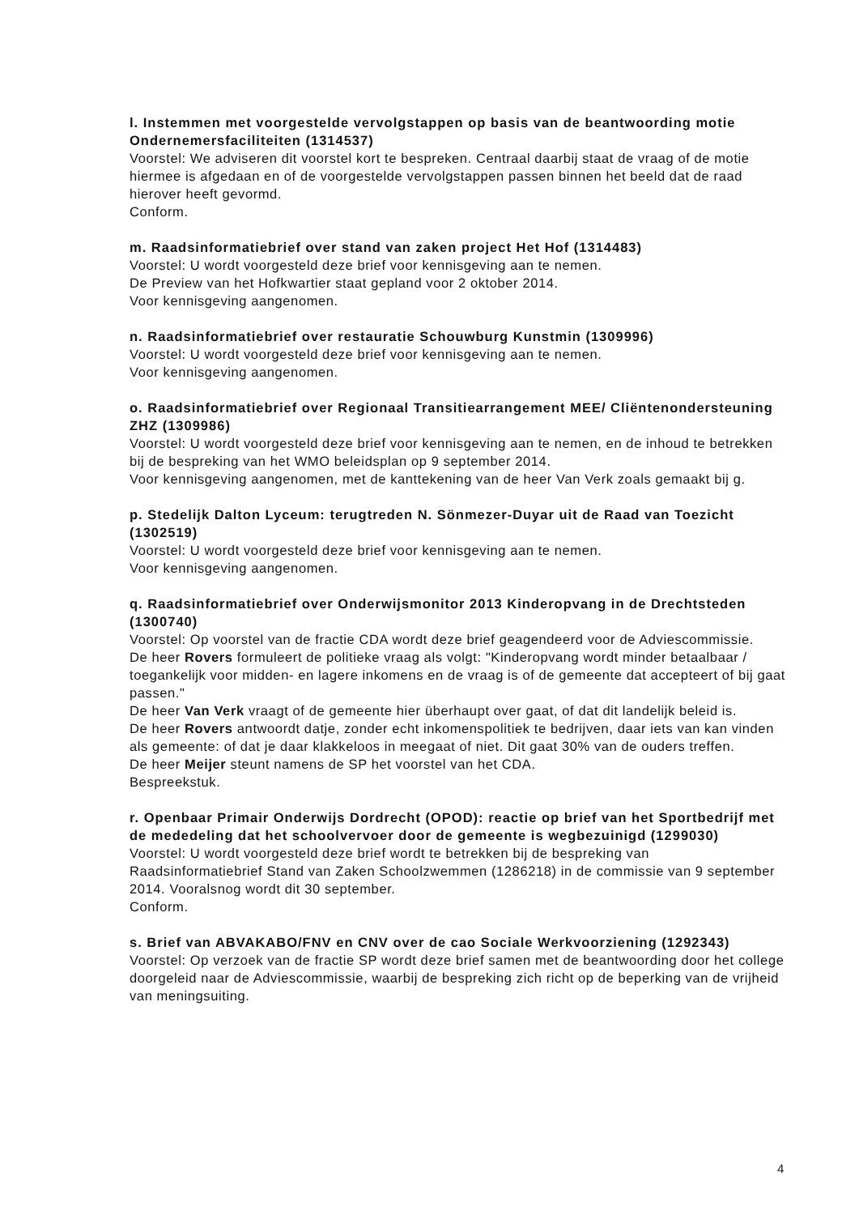l. Instemmen met voorgestelde vervolgstappen op basis van de beantwoording motie Ondernemersfaciliteiten (1314537)
Voorstel: We adviseren dit voorstel kort te bespreken. Centraal daarbij staat de vraag of de motie hiermee is afgedaan en of de voorgestelde vervolgstappen passen binnen het beeld dat de raad hierover heeft gevormd.
Conform.
m. Raadsinformatiebrief over stand van zaken project Het Hof (1314483)
Voorstel: U wordt voorgesteld deze brief voor kennisgeving aan te nemen.
De Preview van het Hofkwartier staat gepland voor 2 oktober 2014.
Voor kennisgeving aangenomen.
n. Raadsinformatiebrief over restauratie Schouwburg Kunstmin (1309996)
Voorstel: U wordt voorgesteld deze brief voor kennisgeving aan te nemen.
Voor kennisgeving aangenomen.
o. Raadsinformatiebrief over Regionaal Transitiearrangement MEE/ Cliëntenondersteuning ZHZ (1309986)
Voorstel: U wordt voorgesteld deze brief voor kennisgeving aan te nemen, en de inhoud te betrekken bij de bespreking van het WMO beleidsplan op 9 september 2014.
Voor kennisgeving aangenomen, met de kanttekening van de heer Van Verk zoals gemaakt bij g.
p. Stedelijk Dalton Lyceum: terugtreden N. Sönmezer-Duyar uit de Raad van Toezicht (1302519)
Voorstel: U wordt voorgesteld deze brief voor kennisgeving aan te nemen.
Voor kennisgeving aangenomen.
q. Raadsinformatiebrief over Onderwijsmonitor 2013 Kinderopvang in de Drechtsteden (1300740)
Voorstel: Op voorstel van de fractie CDA wordt deze brief geagendeerd voor de Adviescommissie.
De heer Rovers formuleert de politieke vraag als volgt: "Kinderopvang wordt minder betaalbaar / toegankelijk voor midden- en lagere inkomens en de vraag is of de gemeente dat accepteert of bij gaat passen."
De heer Van Verk vraagt of de gemeente hier überhaupt over gaat, of dat dit landelijk beleid is.
De heer Rovers antwoordt datje, zonder echt inkomenspolitiek te bedrijven, daar iets van kan vinden als gemeente: of dat je daar klakkeloos in meegaat of niet. Dit gaat 30% van de ouders treffen.
De heer Meijer steunt namens de SP het voorstel van het CDA.
Bespreekstuk.
r. Openbaar Primair Onderwijs Dordrecht (OPOD): reactie op brief van het Sportbedrijf met de mededeling dat het schoolvervoer door de gemeente is wegbezuinigd (1299030)
Voorstel: U wordt voorgesteld deze brief wordt te betrekken bij de bespreking van Raadsinformatiebrief Stand van Zaken Schoolzwemmen (1286218) in de commissie van 9 september 2014. Vooralsnog wordt dit 30 september.
Conform.
s. Brief van ABVAKABO/FNV en CNV over de cao Sociale Werkvoorziening (1292343)
Voorstel: Op verzoek van de fractie SP wordt deze brief samen met de beantwoording door het college doorgeleid naar de Adviescommissie, waarbij de bespreking zich richt op de beperking van de vrijheid van meningsuiting.
4